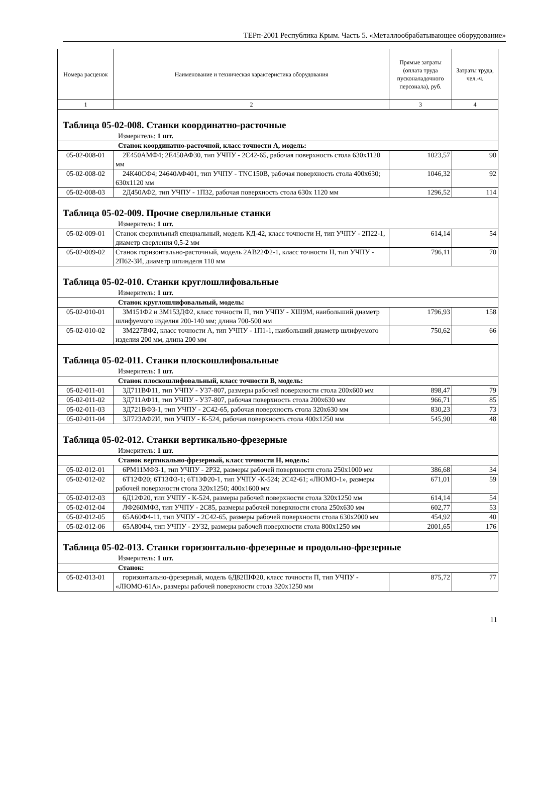ТЕРп-2001 Республика Крым. Часть 5. «Металлообрабатывающее оборудование»
| Номера расценок | Наименование и техническая характеристика оборудования | Прямые затраты (оплата труда пусконаладочного персонала), руб. | Затраты труда, чел.-ч. |
| --- | --- | --- | --- |
| 1 | 2 | 3 | 4 |
| Таблица 05-02-008. Станки координатно-расточные | | | |
| Измеритель: 1 шт. | | | |
| Станок координатно-расточной, класс точности А, модель: | | | |
| 05-02-008-01 | 2Е450АМФ4; 2Е450АФ30, тип УЧПУ - 2С42-65, рабочая поверхность стола 630х1120 мм | 1023,57 | 90 |
| 05-02-008-02 | 24К40СФ4; 24640АФ401, тип УЧПУ - TNC150B, рабочая поверхность стола 400х630; 630х1120 мм | 1046,32 | 92 |
| 05-02-008-03 | 2Д450АФ2, тип УЧПУ - 1П32, рабочая поверхность стола 630х 1120 мм | 1296,52 | 114 |
| Таблица 05-02-009. Прочие сверлильные станки | | | |
| Измеритель: 1 шт. | | | |
| 05-02-009-01 | Станок сверлильный специальный, модель КД-42, класс точности Н, тип УЧПУ - 2П22-1, диаметр сверления 0,5-2 мм | 614,14 | 54 |
| 05-02-009-02 | Станок горизонтально-расточный, модель 2АВ22Ф2-1, класс точности Н, тип УЧПУ - 2П62-3И, диаметр шпинделя 110 мм | 796,11 | 70 |
| Таблица 05-02-010. Станки круглошлифовальные | | | |
| Измеритель: 1 шт. | | | |
| Станок круглошлифовальный, модель: | | | |
| 05-02-010-01 | 3М151Ф2 и 3М153ДФ2, класс точности П, тип УЧПУ - ХШ9М, наибольший диаметр шлифуемого изделия 200-140 мм; длина 700-500 мм | 1796,93 | 158 |
| 05-02-010-02 | 3М227ВФ2, класс точности А, тип УЧПУ - 1П1-1, наибольший диаметр шлифуемого изделия 200 мм, длина 200 мм | 750,62 | 66 |
| Таблица 05-02-011. Станки плоскошлифовальные | | | |
| Измеритель: 1 шт. | | | |
| Станок плоскошлифовальный, класс точности В, модель: | | | |
| 05-02-011-01 | 3Д711ВФ11, тип УЧПУ - У37-807, размеры рабочей поверхности стола 200х600 мм | 898,47 | 79 |
| 05-02-011-02 | 3Д711АФ11, тип УЧПУ - У37-807, рабочая поверхность стола 200х630 мм | 966,71 | 85 |
| 05-02-011-03 | 3Д721ВФ3-1, тип УЧПУ - 2С42-65, рабочая поверхность стола 320х630 мм | 830,23 | 73 |
| 05-02-011-04 | 3Л723АФ2И, тип УЧПУ - К-524, рабочая поверхность стола 400х1250 мм | 545,90 | 48 |
| Таблица 05-02-012. Станки вертикально-фрезерные | | | |
| Измеритель: 1 шт. | | | |
| Станок вертикально-фрезерный, класс точности Н, модель: | | | |
| 05-02-012-01 | 6РМ11МФ3-1, тип УЧПУ - 2Р32, размеры рабочей поверхности стола 250х1000 мм | 386,68 | 34 |
| 05-02-012-02 | 6Т12Ф20; 6Т13Ф3-1; 6Т13Ф20-1, тип УЧПУ -К-524; 2С42-61; «ЛЮМО-1», размеры рабочей поверхности стола 320х1250; 400х1600 мм | 671,01 | 59 |
| 05-02-012-03 | 6Д12Ф20, тип УЧПУ - К-524, размеры рабочей поверхности стола 320х1250 мм | 614,14 | 54 |
| 05-02-012-04 | ЛФ260МФ3, тип УЧПУ - 2С85, размеры рабочей поверхности стола 250х630 мм | 602,77 | 53 |
| 05-02-012-05 | 65А60Ф4-11, тип УЧПУ - 2С42-65, размеры рабочей поверхности стола 630х2000 мм | 454,92 | 40 |
| 05-02-012-06 | 65А80Ф4, тип УЧПУ - 2У32, размеры рабочей поверхности стола 800х1250 мм | 2001,65 | 176 |
| Таблица 05-02-013. Станки горизонтально-фрезерные и продольно-фрезерные | | | |
| Измеритель: 1 шт. | | | |
| Станок: | | | |
| 05-02-013-01 | горизонтально-фрезерный, модель 6Д82ШФ20, класс точности П, тип УЧПУ - «ЛЮМО-61А», размеры рабочей поверхности стола 320х1250 мм | 875,72 | 77 |
11